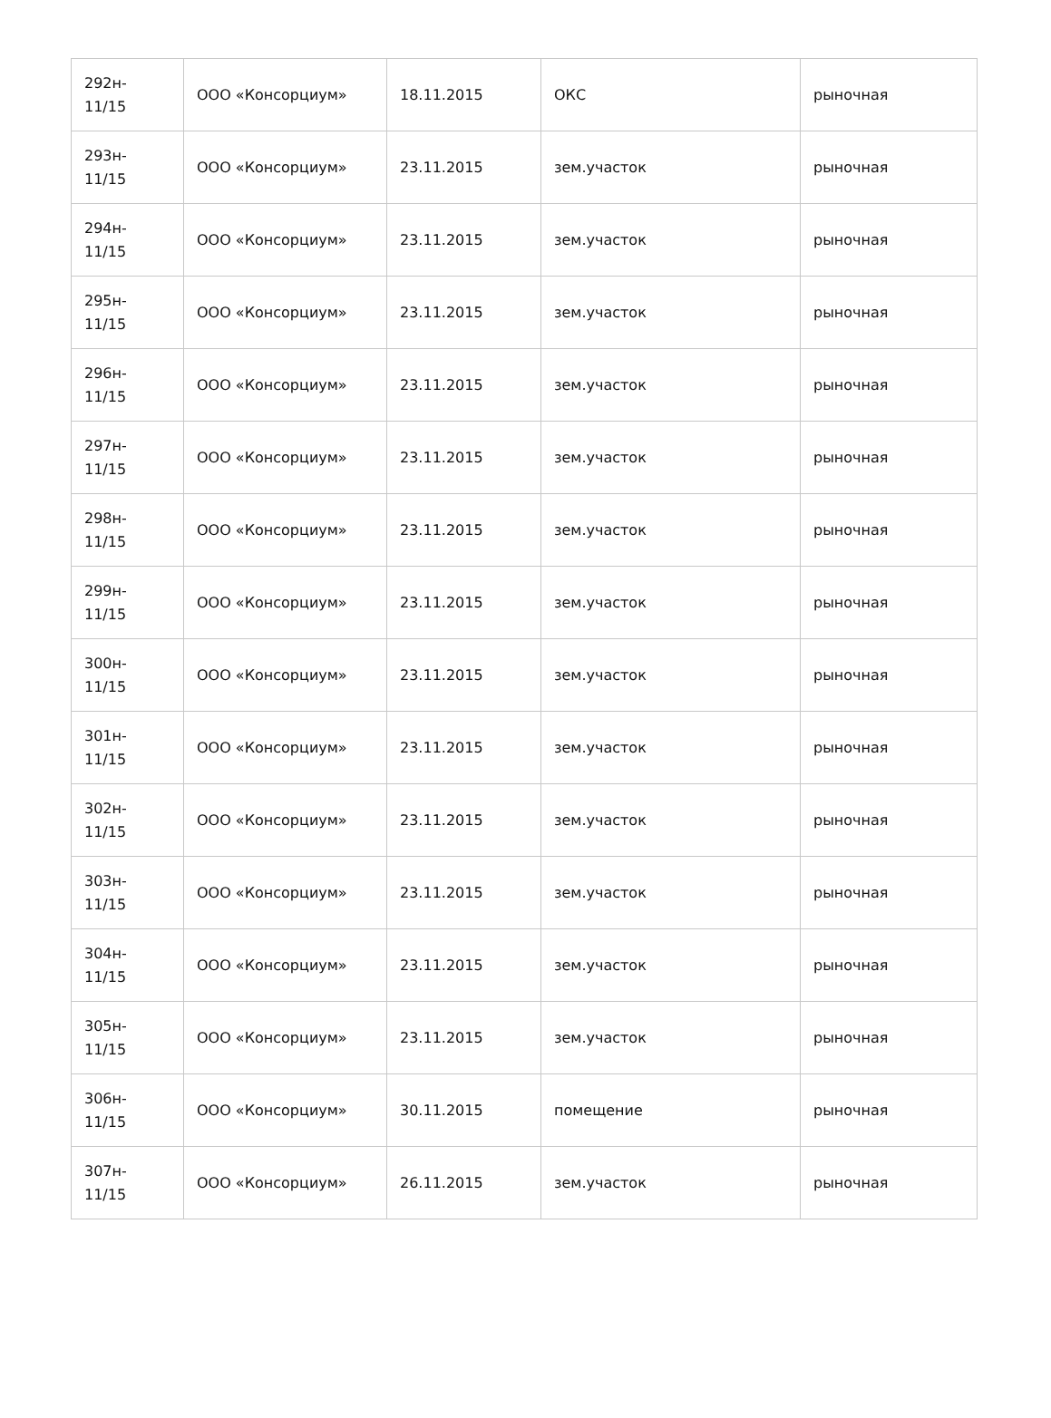| 292н- 11/15 | ООО «Консорциум» | 18.11.2015 | ОКС | рыночная |
| 293н- 11/15 | ООО «Консорциум» | 23.11.2015 | зем.участок | рыночная |
| 294н- 11/15 | ООО «Консорциум» | 23.11.2015 | зем.участок | рыночная |
| 295н- 11/15 | ООО «Консорциум» | 23.11.2015 | зем.участок | рыночная |
| 296н- 11/15 | ООО «Консорциум» | 23.11.2015 | зем.участок | рыночная |
| 297н- 11/15 | ООО «Консорциум» | 23.11.2015 | зем.участок | рыночная |
| 298н- 11/15 | ООО «Консорциум» | 23.11.2015 | зем.участок | рыночная |
| 299н- 11/15 | ООО «Консорциум» | 23.11.2015 | зем.участок | рыночная |
| 300н- 11/15 | ООО «Консорциум» | 23.11.2015 | зем.участок | рыночная |
| 301н- 11/15 | ООО «Консорциум» | 23.11.2015 | зем.участок | рыночная |
| 302н- 11/15 | ООО «Консорциум» | 23.11.2015 | зем.участок | рыночная |
| 303н- 11/15 | ООО «Консорциум» | 23.11.2015 | зем.участок | рыночная |
| 304н- 11/15 | ООО «Консорциум» | 23.11.2015 | зем.участок | рыночная |
| 305н- 11/15 | ООО «Консорциум» | 23.11.2015 | зем.участок | рыночная |
| 306н- 11/15 | ООО «Консорциум» | 30.11.2015 | помещение | рыночная |
| 307н- 11/15 | ООО «Консорциум» | 26.11.2015 | зем.участок | рыночная |